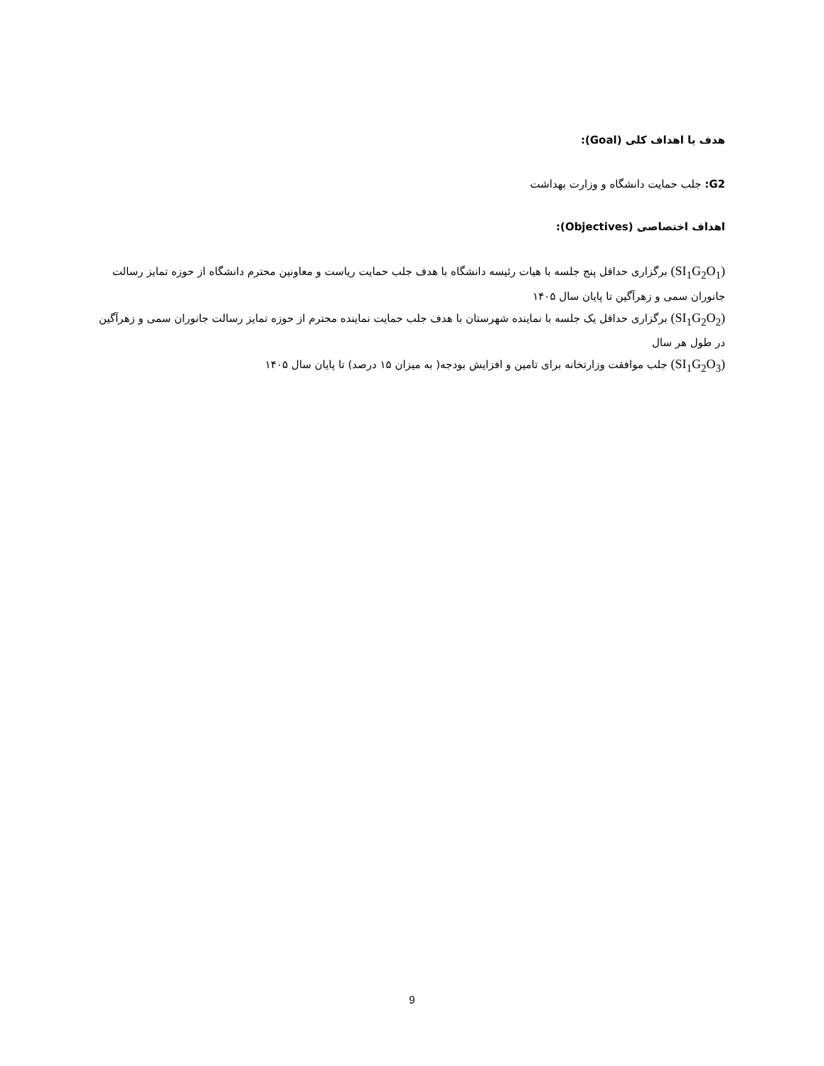هدف یا اهداف کلی (Goal):
G2: جلب حمایت دانشگاه و وزارت بهداشت
اهداف اختصاصی (Objectives):
(SI<sub>1</sub>G<sub>2</sub>O<sub>1</sub>) برگزاری حداقل پنج جلسه با هیات رئیسه دانشگاه با هدف جلب حمایت ریاست و معاونین محترم دانشگاه از حوزه تمایز رسالت جانوران سمی و زهرآگین تا پایان سال ۱۴۰۵
(SI<sub>1</sub>G<sub>2</sub>O<sub>2</sub>) برگزاری حداقل یک جلسه با نماینده شهرستان با هدف جلب حمایت نماینده محترم از حوزه تمایز رسالت جانوران سمی و زهرآگین در طول هر سال
(SI<sub>1</sub>G<sub>2</sub>O<sub>3</sub>) جلب موافقت وزارتخانه برای تامین و افزایش بودجه( به میزان ۱۵ درصد) تا پایان سال ۱۴۰۵
9